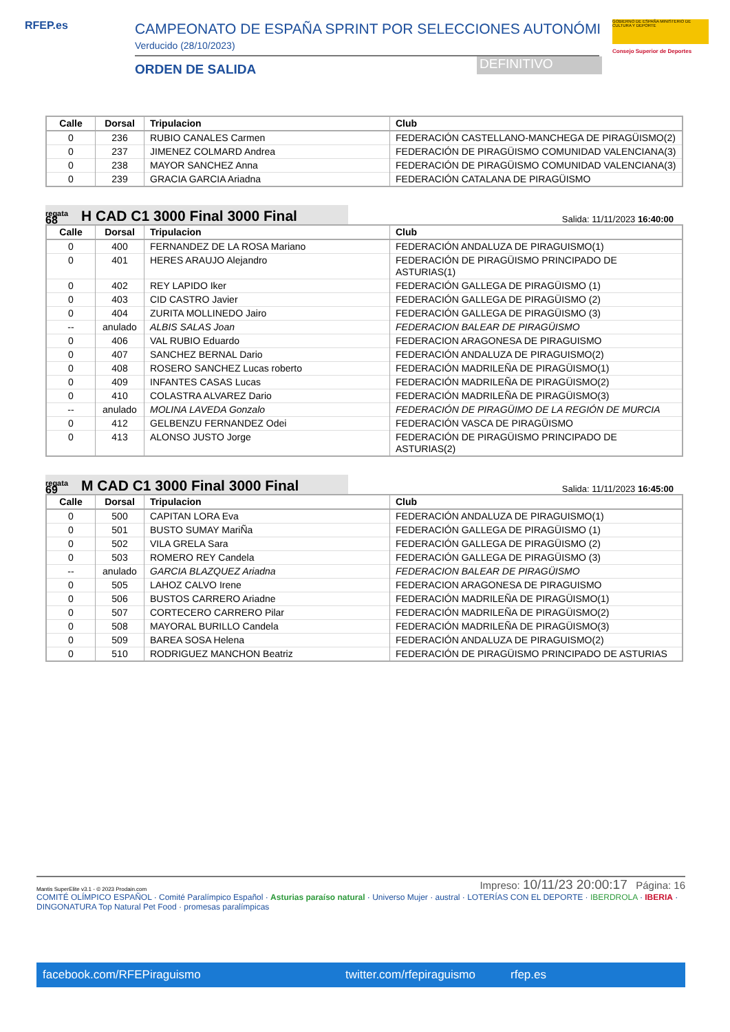RFEP.es CAMPEONATO DE ESPAÑA SPRINT POR SELECCIONES AUTONÓMI
Verducido (28/10/2023)
ORDEN DE SALIDA DEFINITIVO
GOBIERNO DE ESPAÑA MINISTERIO DE CULTURA Y DEPORTE
Consejo Superior de Deportes
| Calle | Dorsal | Tripulacion | Club |
| --- | --- | --- | --- |
| 0 | 236 | RUBIO CANALES Carmen | FEDERACIÓN CASTELLANO-MANCHEGA DE PIRAGÜISMO(2) |
| 0 | 237 | JIMENEZ COLMARD Andrea | FEDERACIÓN DE PIRAGÜISMO COMUNIDAD VALENCIANA(3) |
| 0 | 238 | MAYOR SANCHEZ Anna | FEDERACIÓN DE PIRAGÜISMO COMUNIDAD VALENCIANA(3) |
| 0 | 239 | GRACIA GARCIA Ariadna | FEDERACIÓN CATALANA DE PIRAGÜISMO |
regata
68
H CAD C1 3000 Final 3000 Final
Salida: 11/11/2023 16:40:00
| Calle | Dorsal | Tripulacion | Club |
| --- | --- | --- | --- |
| 0 | 400 | FERNANDEZ DE LA ROSA Mariano | FEDERACIÓN ANDALUZA DE PIRAGUISMO(1) |
| 0 | 401 | HERES ARAUJO Alejandro | FEDERACIÓN DE PIRAGÜISMO PRINCIPADO DE ASTURIAS(1) |
| 0 | 402 | REY LAPIDO Iker | FEDERACIÓN GALLEGA DE PIRAGÜISMO (1) |
| 0 | 403 | CID CASTRO Javier | FEDERACIÓN GALLEGA DE PIRAGÜISMO (2) |
| 0 | 404 | ZURITA MOLLINEDO Jairo | FEDERACIÓN GALLEGA DE PIRAGÜISMO (3) |
| -- | anulado | ALBIS SALAS Joan | FEDERACION BALEAR DE PIRAGÜISMO |
| 0 | 406 | VAL RUBIO Eduardo | FEDERACION ARAGONESA DE PIRAGUISMO |
| 0 | 407 | SANCHEZ BERNAL Dario | FEDERACIÓN ANDALUZA DE PIRAGUISMO(2) |
| 0 | 408 | ROSERO SANCHEZ Lucas roberto | FEDERACIÓN MADRILEÑA DE PIRAGÜISMO(1) |
| 0 | 409 | INFANTES CASAS Lucas | FEDERACIÓN MADRILEÑA DE PIRAGÜISMO(2) |
| 0 | 410 | COLASTRA ALVAREZ Dario | FEDERACIÓN MADRILEÑA DE PIRAGÜISMO(3) |
| -- | anulado | MOLINA LAVEDA Gonzalo | FEDERACIÓN DE PIRAGÜIMO DE LA REGIÓN DE MURCIA |
| 0 | 412 | GELBENZU FERNANDEZ Odei | FEDERACIÓN VASCA DE PIRAGÜISMO |
| 0 | 413 | ALONSO JUSTO Jorge | FEDERACIÓN DE PIRAGÜISMO PRINCIPADO DE ASTURIAS(2) |
regata
69
M CAD C1 3000 Final 3000 Final
Salida: 11/11/2023 16:45:00
| Calle | Dorsal | Tripulacion | Club |
| --- | --- | --- | --- |
| 0 | 500 | CAPITAN LORA Eva | FEDERACIÓN ANDALUZA DE PIRAGUISMO(1) |
| 0 | 501 | BUSTO SUMAY MariÑa | FEDERACIÓN GALLEGA DE PIRAGÜISMO (1) |
| 0 | 502 | VILA GRELA Sara | FEDERACIÓN GALLEGA DE PIRAGÜISMO (2) |
| 0 | 503 | ROMERO REY Candela | FEDERACIÓN GALLEGA DE PIRAGÜISMO (3) |
| -- | anulado | GARCIA BLAZQUEZ Ariadna | FEDERACION BALEAR DE PIRAGÜISMO |
| 0 | 505 | LAHOZ CALVO Irene | FEDERACION ARAGONESA DE PIRAGUISMO |
| 0 | 506 | BUSTOS CARRERO Ariadne | FEDERACIÓN MADRILEÑA DE PIRAGÜISMO(1) |
| 0 | 507 | CORTECERO CARRERO Pilar | FEDERACIÓN MADRILEÑA DE PIRAGÜISMO(2) |
| 0 | 508 | MAYORAL BURILLO Candela | FEDERACIÓN MADRILEÑA DE PIRAGÜISMO(3) |
| 0 | 509 | BAREA SOSA Helena | FEDERACIÓN ANDALUZA DE PIRAGUISMO(2) |
| 0 | 510 | RODRIGUEZ MANCHON Beatriz | FEDERACIÓN DE PIRAGÜISMO PRINCIPADO DE ASTURIAS |
Mantis SuperElite v3.1 - © 2023 Prodain.com Impreso: 10/11/23 20:00:17 Página: 16
COMITÉ OLÍMPICO ESPAÑOL · Comité Paralímpico Español · Asturias paraíso natural · Universo Mujer · austral · LOTERÍAS CON EL DEPORTE · IBERDROLA · IBERIA · DINGONATURA Top Natural Pet Food · promesas paralímpicas
facebook.com/RFEPiraguismo twitter.com/rfepiraguismo rfep.es